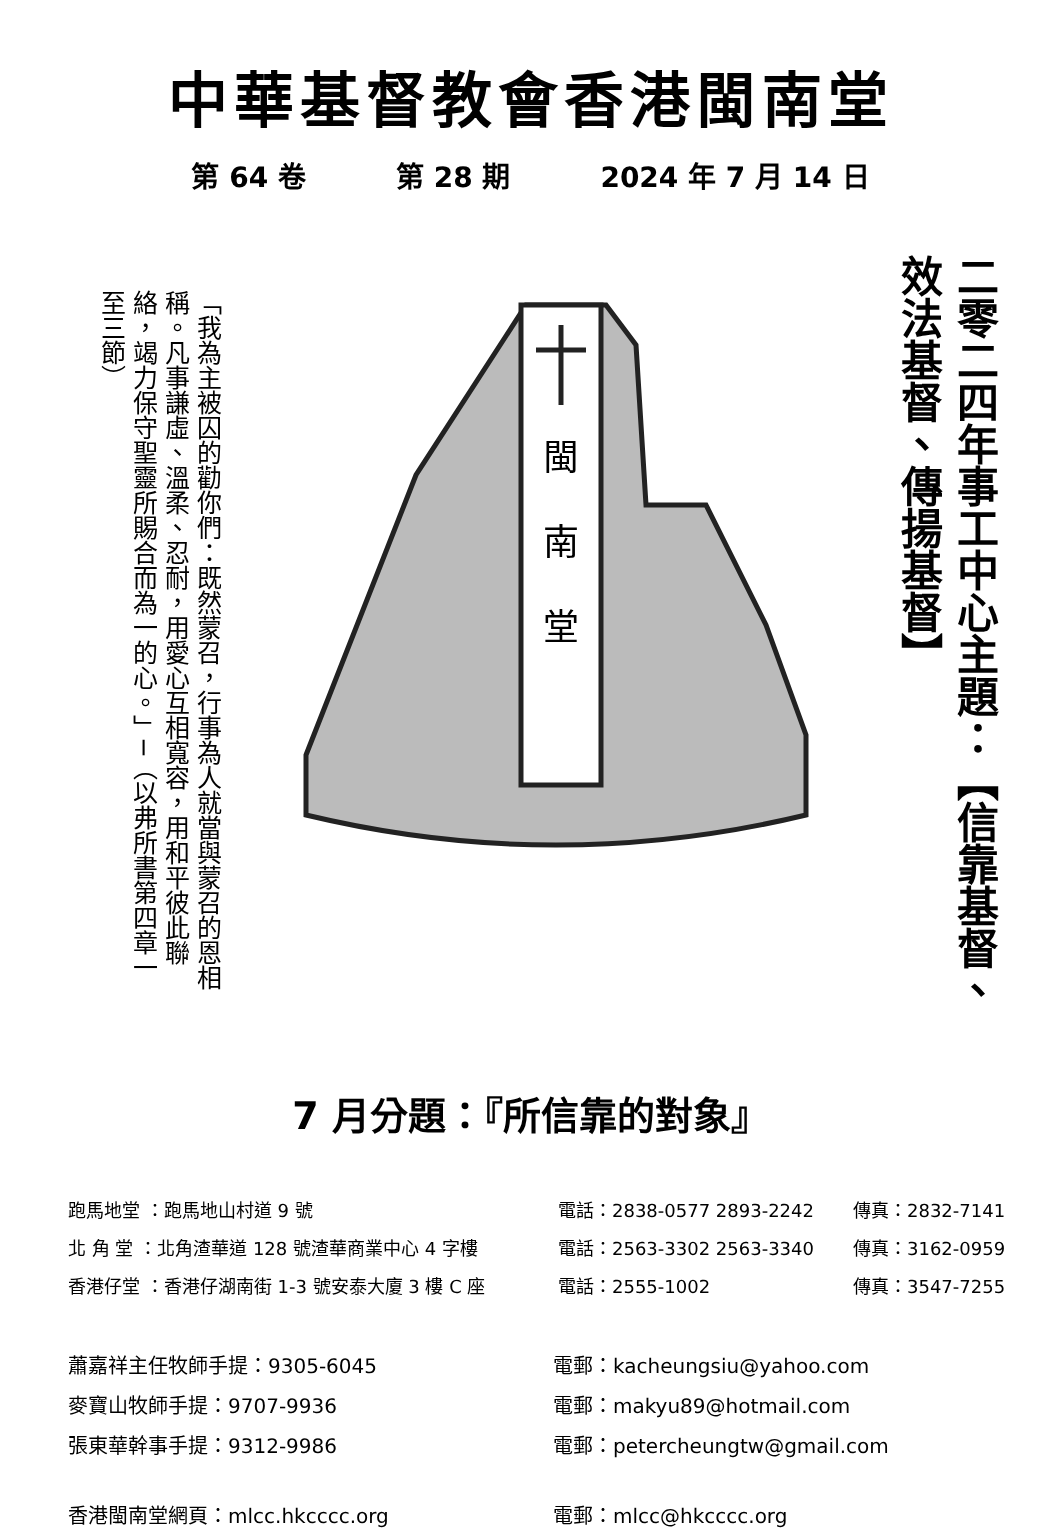中華基督教會香港閩南堂
第 64 卷 第 28 期 2024 年 7 月 14 日
「我為主被囚的勸你們：既然蒙召，行事為人就當與蒙召的恩相稱。凡事謙虛、溫柔、忍耐，用愛心互相寬容，用和平彼此聯絡，竭力保守聖靈所賜合而為一的心。」─（以弗所書第四章一至三節）
閩
南
堂
二零二四年事工中心主題：【信靠基督、效法基督、傳揚基督】
7 月分題：『所信靠的對象』
跑馬地堂 ：跑馬地山村道 9 號 電話：2838-0577 2893-2242 傳真：2832-7141
北 角 堂 ：北角渣華道 128 號渣華商業中心 4 字樓 電話：2563-3302 2563-3340 傳真：3162-0959
香港仔堂 ：香港仔湖南街 1-3 號安泰大廈 3 樓 C 座 電話：2555-1002 傳真：3547-7255
蕭嘉祥主任牧師手提：9305-6045 電郵：kacheungsiu@yahoo.com
麥寶山牧師手提：9707-9936 電郵：makyu89@hotmail.com
張東華幹事手提：9312-9986 電郵：petercheungtw@gmail.com
香港閩南堂網頁：mlcc.hkcccc.org 電郵：mlcc@hkcccc.org